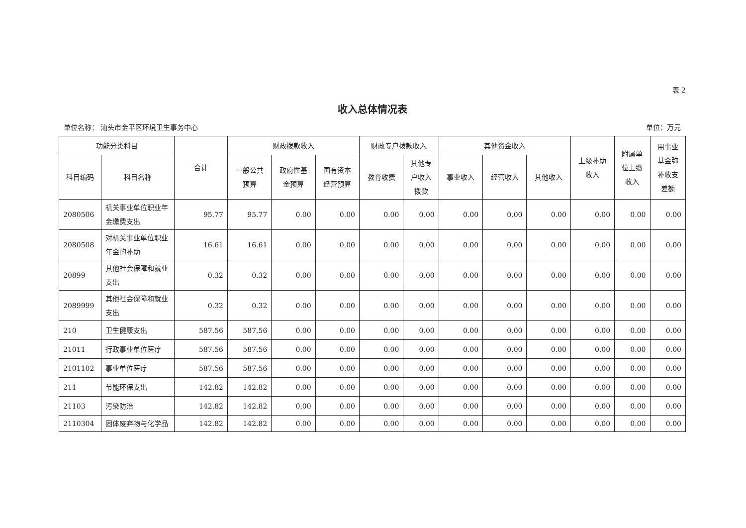表 2
收入总体情况表
单位名称： 汕头市金平区环境卫生事务中心 单位：万元
| 功能分类科目 | | 合计 | 财政拨款收入 | | | 财政专户拨款收入 | | 其他资金收入 | | | 上级补助 收入 | 附属单 位上缴 收入 | 用事业 基金弥 补收支 差额 |
| --- | --- | --- | --- | --- | --- | --- | --- | --- | --- | --- | --- | --- | --- |
| 科目编码 | 科目名称 | | 一般公共 预算 | 政府性基 金预算 | 国有资本 经营预算 | 教育收费 | 其他专 户收入 拨款 | 事业收入 | 经营收入 | 其他收入 | | | |
| 2080506 | 机关事业单位职业年金缴费支出 | 95.77 | 95.77 | 0.00 | 0.00 | 0.00 | 0.00 | 0.00 | 0.00 | 0.00 | 0.00 | 0.00 | 0.00 |
| 2080508 | 对机关事业单位职业年金的补助 | 16.61 | 16.61 | 0.00 | 0.00 | 0.00 | 0.00 | 0.00 | 0.00 | 0.00 | 0.00 | 0.00 | 0.00 |
| 20899 | 其他社会保障和就业支出 | 0.32 | 0.32 | 0.00 | 0.00 | 0.00 | 0.00 | 0.00 | 0.00 | 0.00 | 0.00 | 0.00 | 0.00 |
| 2089999 | 其他社会保障和就业支出 | 0.32 | 0.32 | 0.00 | 0.00 | 0.00 | 0.00 | 0.00 | 0.00 | 0.00 | 0.00 | 0.00 | 0.00 |
| 210 | 卫生健康支出 | 587.56 | 587.56 | 0.00 | 0.00 | 0.00 | 0.00 | 0.00 | 0.00 | 0.00 | 0.00 | 0.00 | 0.00 |
| 21011 | 行政事业单位医疗 | 587.56 | 587.56 | 0.00 | 0.00 | 0.00 | 0.00 | 0.00 | 0.00 | 0.00 | 0.00 | 0.00 | 0.00 |
| 2101102 | 事业单位医疗 | 587.56 | 587.56 | 0.00 | 0.00 | 0.00 | 0.00 | 0.00 | 0.00 | 0.00 | 0.00 | 0.00 | 0.00 |
| 211 | 节能环保支出 | 142.82 | 142.82 | 0.00 | 0.00 | 0.00 | 0.00 | 0.00 | 0.00 | 0.00 | 0.00 | 0.00 | 0.00 |
| 21103 | 污染防治 | 142.82 | 142.82 | 0.00 | 0.00 | 0.00 | 0.00 | 0.00 | 0.00 | 0.00 | 0.00 | 0.00 | 0.00 |
| 2110304 | 固体废弃物与化学品 | 142.82 | 142.82 | 0.00 | 0.00 | 0.00 | 0.00 | 0.00 | 0.00 | 0.00 | 0.00 | 0.00 | 0.00 |